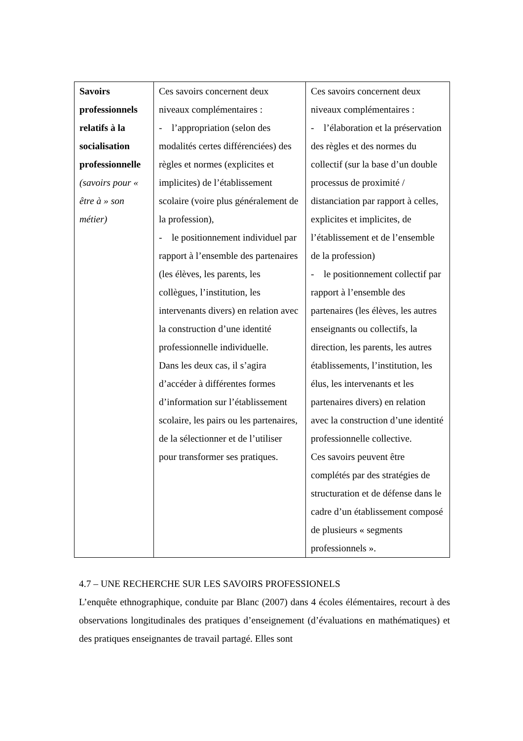| Savoirs professionnels relatifs à la socialisation professionnelle (savoirs pour « être à » son métier) | Ces savoirs concernent deux niveaux complémentaires : - l’appropriation (selon des modalités certes différenciées) des règles et normes (explicites et implicites) de l’établissement scolaire (voire plus généralement de la profession), - le positionnement individuel par rapport à l’ensemble des partenaires (les élèves, les parents, les collègues, l’institution, les intervenants divers) en relation avec la construction d’une identité professionnelle individuelle. Dans les deux cas, il s’agira d’accéder à différentes formes d’information sur l’établissement scolaire, les pairs ou les partenaires, de la sélectionner et de l’utiliser pour transformer ses pratiques. | Ces savoirs concernent deux niveaux complémentaires : - l’élaboration et la préservation des règles et des normes du collectif (sur la base d’un double processus de proximité / distanciation par rapport à celles, explicites et implicites, de l’établissement et de l’ensemble de la profession) - le positionnement collectif par rapport à l’ensemble des partenaires (les élèves, les autres enseignants ou collectifs, la direction, les parents, les autres établissements, l’institution, les élus, les intervenants et les partenaires divers) en relation avec la construction d’une identité professionnelle collective. Ces savoirs peuvent être complétés par des stratégies de structuration et de défense dans le cadre d’un établissement composé de plusieurs « segments professionnels ». |
4.7 – UNE RECHERCHE SUR LES SAVOIRS PROFESSIONELS
L’enquête ethnographique, conduite par Blanc (2007) dans 4 écoles élémentaires, recourt à des observations longitudinales des pratiques d’enseignement (d’évaluations en mathématiques) et des pratiques enseignantes de travail partagé. Elles sont